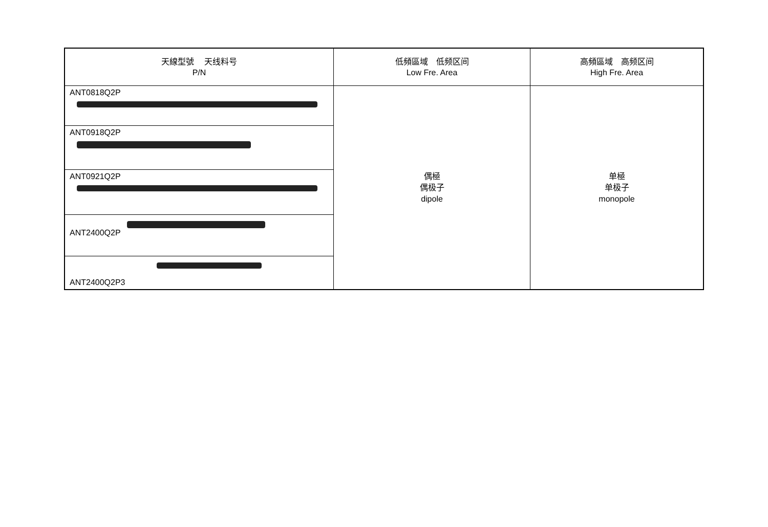| 天線型號 天线料号 P/N | 低頻區域 低频区间 Low Fre. Area | 高頻區域 高频区间 High Fre. Area |
| --- | --- | --- |
| ANT0818Q2P | 偶極 偶极子 dipole | 单極 单极子 monopole |
| ANT0918Q2P | | |
| ANT0921Q2P | | |
| ANT2400Q2P | | |
| ANT2400Q2P3 | | |